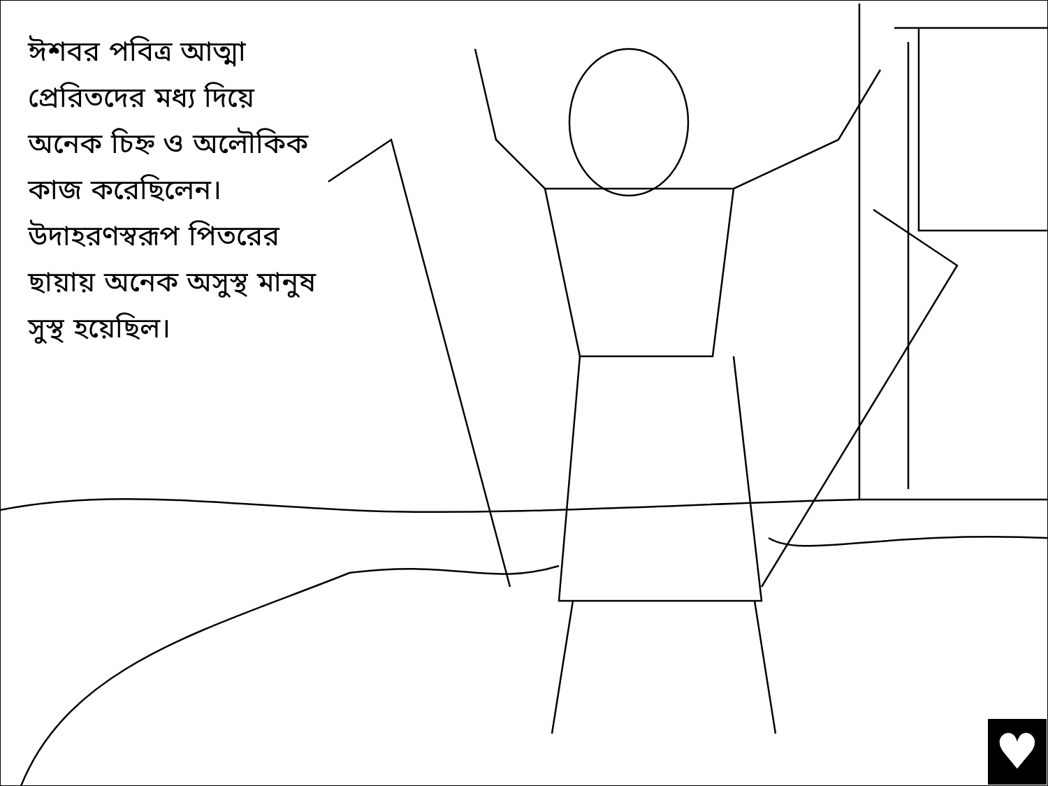ঈশবর পবিত্র আত্মা প্রেরিতদের মধ্য দিয়ে অনেক চিহ্ন ও অলৌকিক কাজ করেছিলেন। উদাহরণস্বরূপ পিতরের ছায়ায় অনেক অসুস্থ মানুষ সুস্থ হয়েছিল।
♥